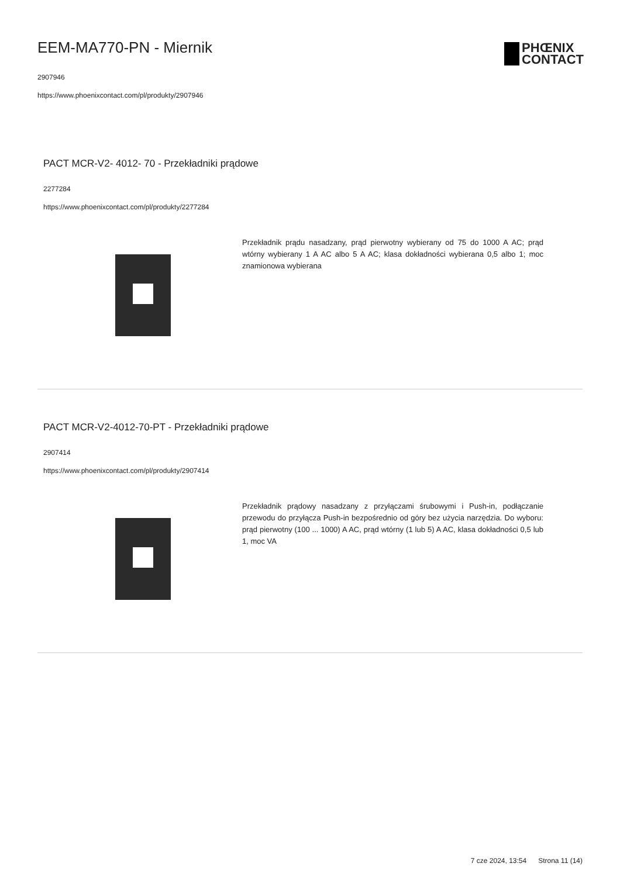EEM-MA770-PN - Miernik
2907946
https://www.phoenixcontact.com/pl/produkty/2907946
PHŒNIX
CONTACT
PACT MCR-V2- 4012- 70 - Przekładniki prądowe
2277284
https://www.phoenixcontact.com/pl/produkty/2277284
Przekładnik prądu nasadzany, prąd pierwotny wybierany od 75 do 1000 A AC; prąd wtórny wybierany 1 A AC albo 5 A AC; klasa dokładności wybierana 0,5 albo 1; moc znamionowa wybierana
PACT MCR-V2-4012-70-PT - Przekładniki prądowe
2907414
https://www.phoenixcontact.com/pl/produkty/2907414
Przekładnik prądowy nasadzany z przyłączami śrubowymi i Push-in, podłączanie przewodu do przyłącza Push-in bezpośrednio od góry bez użycia narzędzia. Do wyboru: prąd pierwotny (100 ... 1000) A AC, prąd wtórny (1 lub 5) A AC, klasa dokładności 0,5 lub 1, moc VA
7 cze 2024, 13:54 Strona 11 (14)